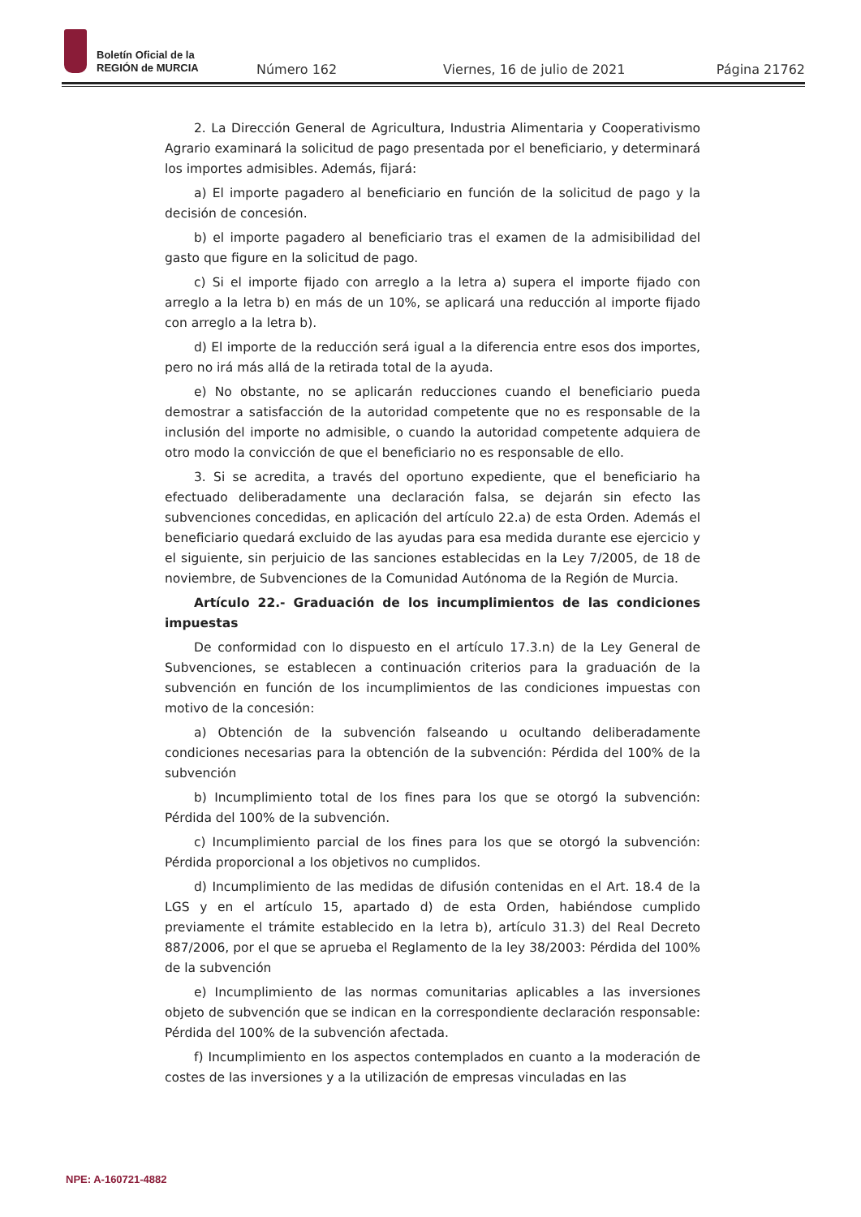Boletín Oficial de la
REGIÓN de MURCIA
Número 162 Viernes, 16 de julio de 2021 Página 21762
2. La Dirección General de Agricultura, Industria Alimentaria y Cooperativismo Agrario examinará la solicitud de pago presentada por el beneficiario, y determinará los importes admisibles. Además, fijará:
a) El importe pagadero al beneficiario en función de la solicitud de pago y la decisión de concesión.
b) el importe pagadero al beneficiario tras el examen de la admisibilidad del gasto que figure en la solicitud de pago.
c) Si el importe fijado con arreglo a la letra a) supera el importe fijado con arreglo a la letra b) en más de un 10%, se aplicará una reducción al importe fijado con arreglo a la letra b).
d) El importe de la reducción será igual a la diferencia entre esos dos importes, pero no irá más allá de la retirada total de la ayuda.
e) No obstante, no se aplicarán reducciones cuando el beneficiario pueda demostrar a satisfacción de la autoridad competente que no es responsable de la inclusión del importe no admisible, o cuando la autoridad competente adquiera de otro modo la convicción de que el beneficiario no es responsable de ello.
3. Si se acredita, a través del oportuno expediente, que el beneficiario ha efectuado deliberadamente una declaración falsa, se dejarán sin efecto las subvenciones concedidas, en aplicación del artículo 22.a) de esta Orden. Además el beneficiario quedará excluido de las ayudas para esa medida durante ese ejercicio y el siguiente, sin perjuicio de las sanciones establecidas en la Ley 7/2005, de 18 de noviembre, de Subvenciones de la Comunidad Autónoma de la Región de Murcia.
Artículo 22.- Graduación de los incumplimientos de las condiciones impuestas
De conformidad con lo dispuesto en el artículo 17.3.n) de la Ley General de Subvenciones, se establecen a continuación criterios para la graduación de la subvención en función de los incumplimientos de las condiciones impuestas con motivo de la concesión:
a) Obtención de la subvención falseando u ocultando deliberadamente condiciones necesarias para la obtención de la subvención: Pérdida del 100% de la subvención
b) Incumplimiento total de los fines para los que se otorgó la subvención: Pérdida del 100% de la subvención.
c) Incumplimiento parcial de los fines para los que se otorgó la subvención: Pérdida proporcional a los objetivos no cumplidos.
d) Incumplimiento de las medidas de difusión contenidas en el Art. 18.4 de la LGS y en el artículo 15, apartado d) de esta Orden, habiéndose cumplido previamente el trámite establecido en la letra b), artículo 31.3) del Real Decreto 887/2006, por el que se aprueba el Reglamento de la ley 38/2003: Pérdida del 100% de la subvención
e) Incumplimiento de las normas comunitarias aplicables a las inversiones objeto de subvención que se indican en la correspondiente declaración responsable: Pérdida del 100% de la subvención afectada.
f) Incumplimiento en los aspectos contemplados en cuanto a la moderación de costes de las inversiones y a la utilización de empresas vinculadas en las
NPE: A-160721-4882